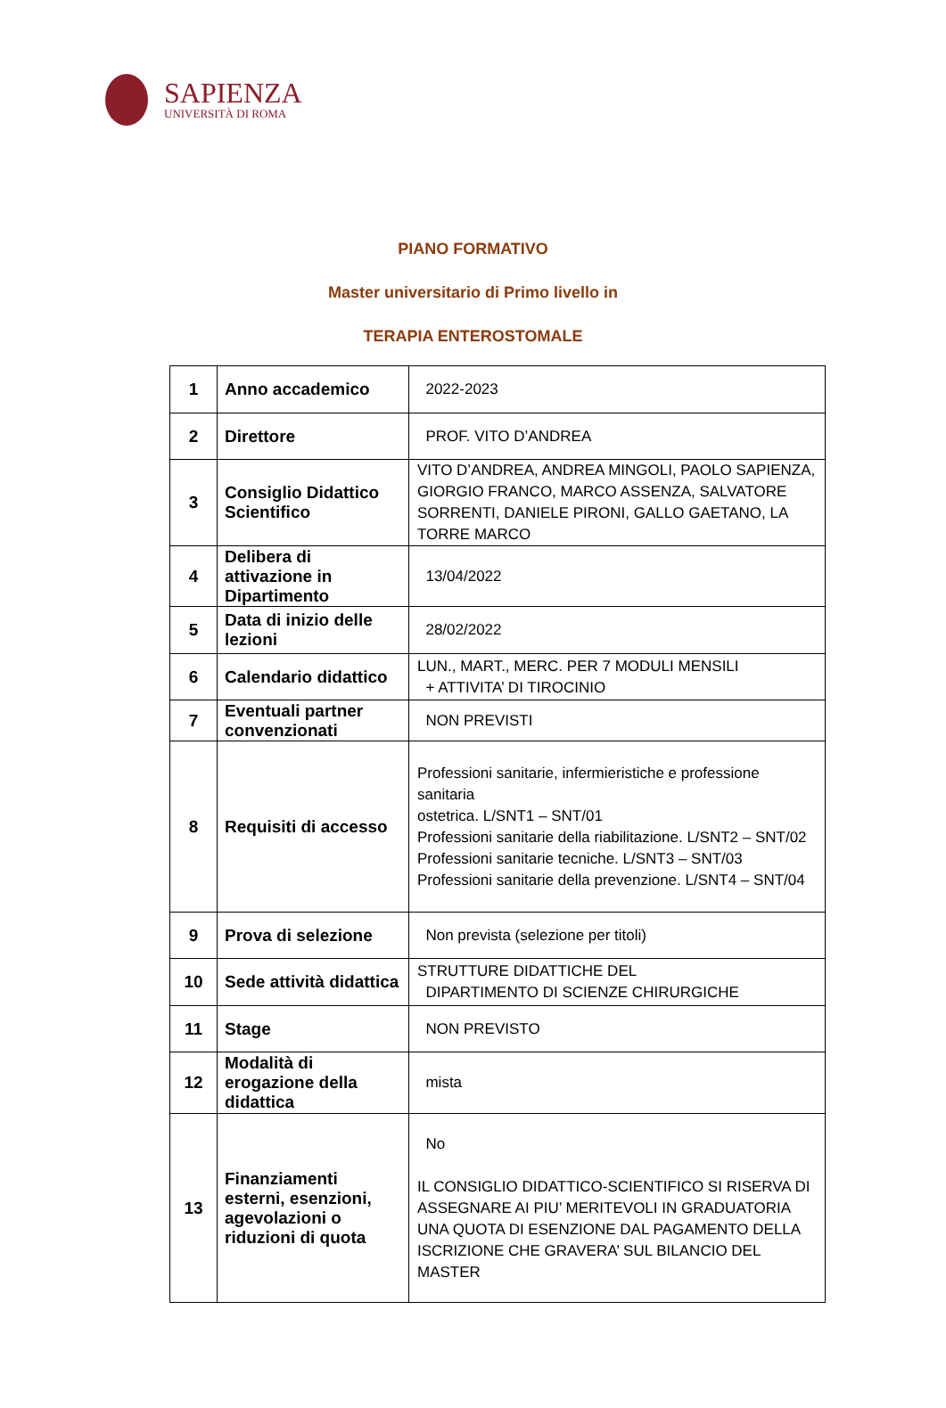SAPIENZA
UNIVERSITÀ DI ROMA
PIANO FORMATIVO
Master universitario di Primo livello in
TERAPIA ENTEROSTOMALE
| 1 | Anno accademico | 2022-2023 |
| 2 | Direttore | PROF. VITO D’ANDREA |
| 3 | Consiglio Didattico Scientifico | VITO D’ANDREA, ANDREA MINGOLI, PAOLO SAPIENZA, GIORGIO FRANCO, MARCO ASSENZA, SALVATORE SORRENTI, DANIELE PIRONI, GALLO GAETANO, LA TORRE MARCO |
| 4 | Delibera di attivazione in Dipartimento | 13/04/2022 |
| 5 | Data di inizio delle lezioni | 28/02/2022 |
| 6 | Calendario didattico | LUN., MART., MERC. PER 7 MODULI MENSILI + ATTIVITA’ DI TIROCINIO |
| 7 | Eventuali partner convenzionati | NON PREVISTI |
| 8 | Requisiti di accesso | Professioni sanitarie, infermieristiche e professione sanitaria ostetrica. L/SNT1 – SNT/01 Professioni sanitarie della riabilitazione. L/SNT2 – SNT/02 Professioni sanitarie tecniche. L/SNT3 – SNT/03 Professioni sanitarie della prevenzione. L/SNT4 – SNT/04 |
| 9 | Prova di selezione | Non prevista (selezione per titoli) |
| 10 | Sede attività didattica | STRUTTURE DIDATTICHE DEL DIPARTIMENTO DI SCIENZE CHIRURGICHE |
| 11 | Stage | NON PREVISTO |
| 12 | Modalità di erogazione della didattica | mista |
| 13 | Finanziamenti esterni, esenzioni, agevolazioni o riduzioni di quota | No IL CONSIGLIO DIDATTICO-SCIENTIFICO SI RISERVA DI ASSEGNARE AI PIU’ MERITEVOLI IN GRADUATORIA UNA QUOTA DI ESENZIONE DAL PAGAMENTO DELLA ISCRIZIONE CHE GRAVERA’ SUL BILANCIO DEL MASTER |